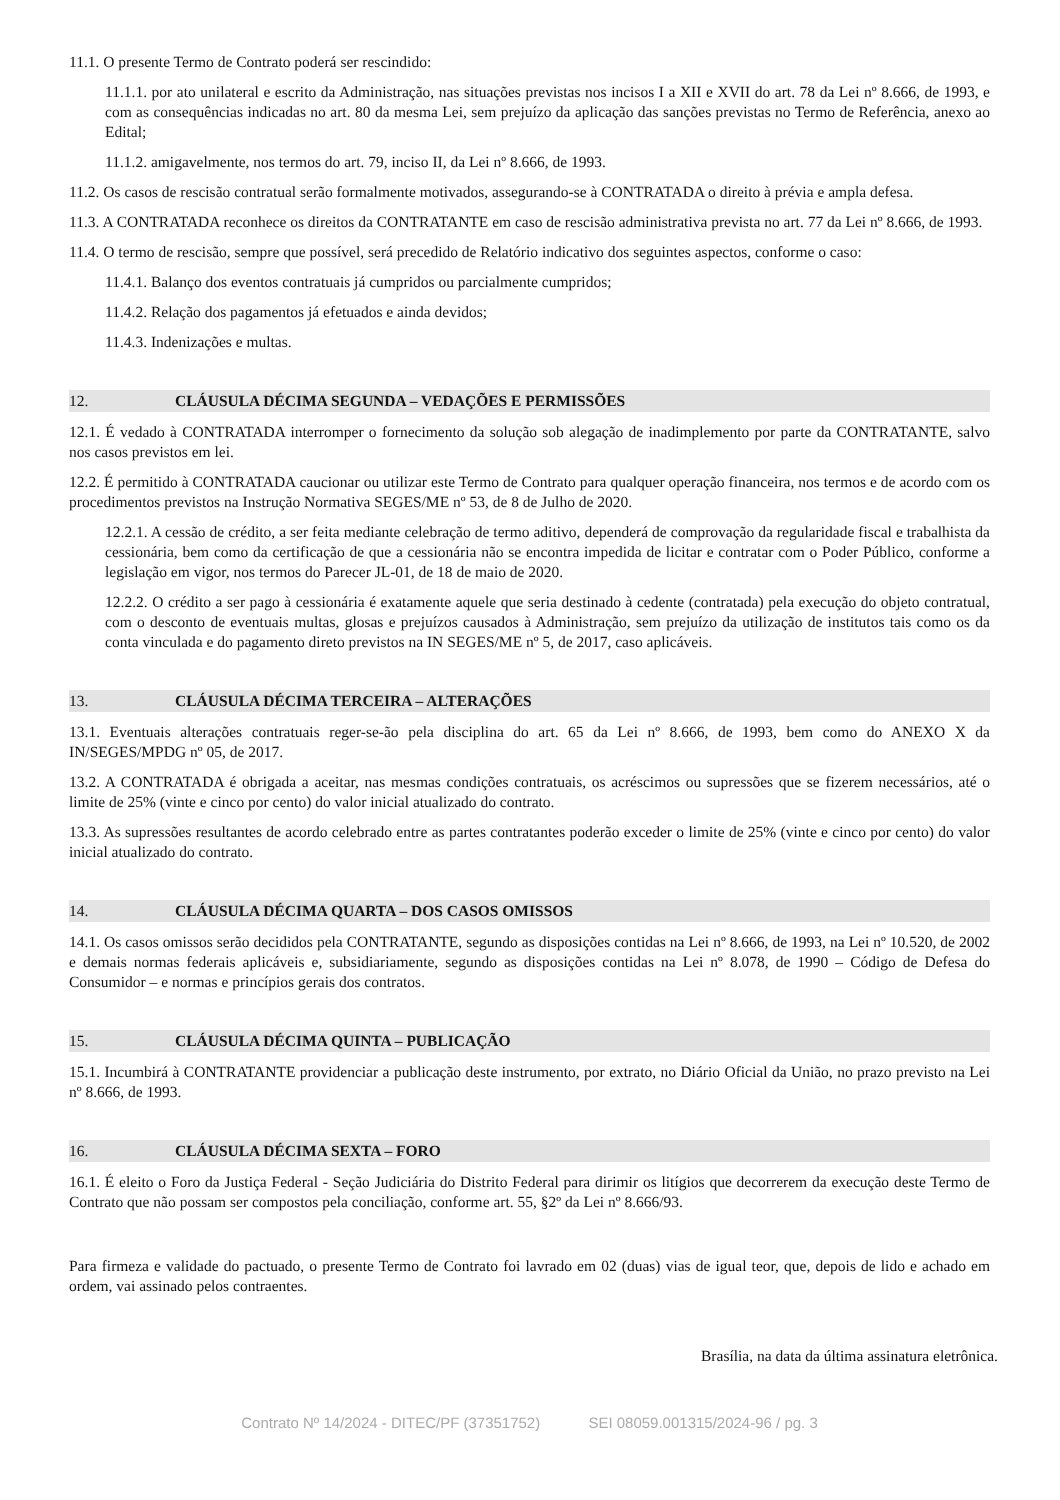11.1. O presente Termo de Contrato poderá ser rescindido:
11.1.1. por ato unilateral e escrito da Administração, nas situações previstas nos incisos I a XII e XVII do art. 78 da Lei nº 8.666, de 1993, e com as consequências indicadas no art. 80 da mesma Lei, sem prejuízo da aplicação das sanções previstas no Termo de Referência, anexo ao Edital;
11.1.2. amigavelmente, nos termos do art. 79, inciso II, da Lei nº 8.666, de 1993.
11.2. Os casos de rescisão contratual serão formalmente motivados, assegurando-se à CONTRATADA o direito à prévia e ampla defesa.
11.3. A CONTRATADA reconhece os direitos da CONTRATANTE em caso de rescisão administrativa prevista no art. 77 da Lei nº 8.666, de 1993.
11.4. O termo de rescisão, sempre que possível, será precedido de Relatório indicativo dos seguintes aspectos, conforme o caso:
11.4.1. Balanço dos eventos contratuais já cumpridos ou parcialmente cumpridos;
11.4.2. Relação dos pagamentos já efetuados e ainda devidos;
11.4.3. Indenizações e multas.
12. CLÁUSULA DÉCIMA SEGUNDA – VEDAÇÕES E PERMISSÕES
12.1. É vedado à CONTRATADA interromper o fornecimento da solução sob alegação de inadimplemento por parte da CONTRATANTE, salvo nos casos previstos em lei.
12.2. É permitido à CONTRATADA caucionar ou utilizar este Termo de Contrato para qualquer operação financeira, nos termos e de acordo com os procedimentos previstos na Instrução Normativa SEGES/ME nº 53, de 8 de Julho de 2020.
12.2.1. A cessão de crédito, a ser feita mediante celebração de termo aditivo, dependerá de comprovação da regularidade fiscal e trabalhista da cessionária, bem como da certificação de que a cessionária não se encontra impedida de licitar e contratar com o Poder Público, conforme a legislação em vigor, nos termos do Parecer JL-01, de 18 de maio de 2020.
12.2.2. O crédito a ser pago à cessionária é exatamente aquele que seria destinado à cedente (contratada) pela execução do objeto contratual, com o desconto de eventuais multas, glosas e prejuízos causados à Administração, sem prejuízo da utilização de institutos tais como os da conta vinculada e do pagamento direto previstos na IN SEGES/ME nº 5, de 2017, caso aplicáveis.
13. CLÁUSULA DÉCIMA TERCEIRA – ALTERAÇÕES
13.1. Eventuais alterações contratuais reger-se-ão pela disciplina do art. 65 da Lei nº 8.666, de 1993, bem como do ANEXO X da IN/SEGES/MPDG nº 05, de 2017.
13.2. A CONTRATADA é obrigada a aceitar, nas mesmas condições contratuais, os acréscimos ou supressões que se fizerem necessários, até o limite de 25% (vinte e cinco por cento) do valor inicial atualizado do contrato.
13.3. As supressões resultantes de acordo celebrado entre as partes contratantes poderão exceder o limite de 25% (vinte e cinco por cento) do valor inicial atualizado do contrato.
14. CLÁUSULA DÉCIMA QUARTA – DOS CASOS OMISSOS
14.1. Os casos omissos serão decididos pela CONTRATANTE, segundo as disposições contidas na Lei nº 8.666, de 1993, na Lei nº 10.520, de 2002 e demais normas federais aplicáveis e, subsidiariamente, segundo as disposições contidas na Lei nº 8.078, de 1990 – Código de Defesa do Consumidor – e normas e princípios gerais dos contratos.
15. CLÁUSULA DÉCIMA QUINTA – PUBLICAÇÃO
15.1. Incumbirá à CONTRATANTE providenciar a publicação deste instrumento, por extrato, no Diário Oficial da União, no prazo previsto na Lei nº 8.666, de 1993.
16. CLÁUSULA DÉCIMA SEXTA – FORO
16.1. É eleito o Foro da Justiça Federal - Seção Judiciária do Distrito Federal para dirimir os litígios que decorrerem da execução deste Termo de Contrato que não possam ser compostos pela conciliação, conforme art. 55, §2º da Lei nº 8.666/93.
Para firmeza e validade do pactuado, o presente Termo de Contrato foi lavrado em 02 (duas) vias de igual teor, que, depois de lido e achado em ordem, vai assinado pelos contraentes.
Brasília, na data da última assinatura eletrônica.
Contrato Nº 14/2024 - DITEC/PF (37351752) SEI 08059.001315/2024-96 / pg. 3